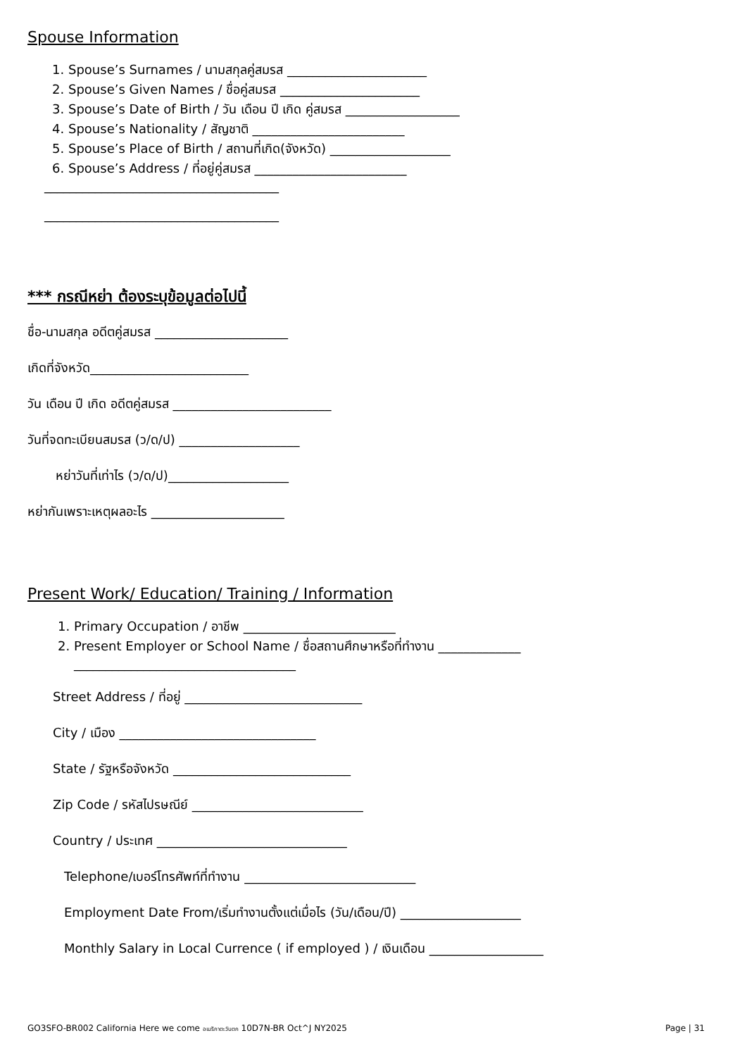Spouse Information
1. Spouse’s Surnames / นามสกุลคู่สมรส ______________________
2. Spouse’s Given Names / ชื่อคู่สมรส ______________________
3. Spouse’s Date of Birth / วัน เดือน ปี เกิด คู่สมรส __________________
4. Spouse’s Nationality / สัญชาติ ________________________
5. Spouse’s Place of Birth / สถานที่เกิด(จังหวัด) ___________________
6. Spouse’s Address / ที่อยู่คู่สมรส ________________________
_____________________________________
_____________________________________
*** กรณีหย่า ต้องระบุข้อมูลต่อไปนี้
ชื่อ-นามสกุล อดีตคู่สมรส _____________________
เกิดที่จังหวัด_________________________
วัน เดือน ปี เกิด อดีตคู่สมรส _________________________
วันที่จดทะเบียนสมรส (ว/ด/ป) ___________________
หย่าวันที่เท่าไร (ว/ด/ป)___________________
หย่ากันเพราะเหตุผลอะไร _____________________
Present Work/ Education/ Training / Information
1. Primary Occupation / อาชีพ ________________________
2. Present Employer or School Name / ชื่อสถานศึกษาหรือที่ทำงาน _____________
___________________________________
Street Address / ที่อยู่ ____________________________
City / เมือง _______________________________
State / รัฐหรือจังหวัด ____________________________
Zip Code / รหัสไปรษณีย์ ___________________________
Country / ประเทศ ______________________________
Telephone/เบอร์โทรศัพท์ที่ทำงาน ___________________________
Employment Date From/เริ่มทำงานตั้งแต่เมื่อไร (วัน/เดือน/ปี) ___________________
Monthly Salary in Local Currence ( if employed ) / เงินเดือน __________________
GO3SFO-BR002 California Here we come อเมริกาตะวันตก 10D7N-BR Oct^J NY2025 Page | 31